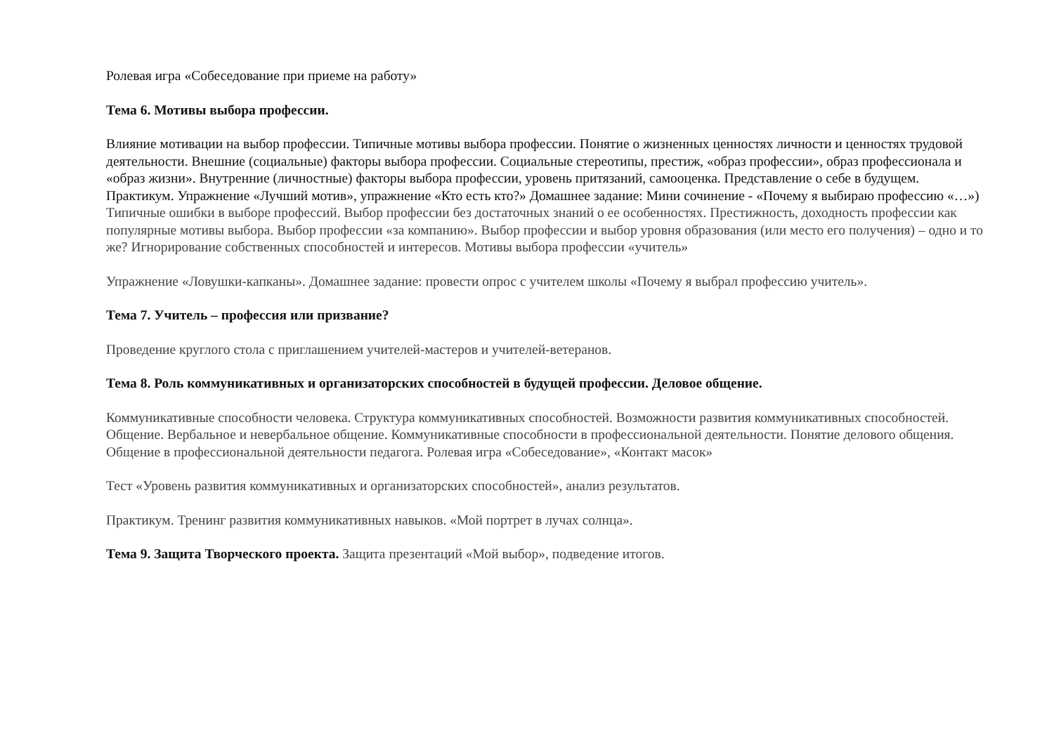Ролевая игра «Собеседование при приеме на работу»
Тема 6. Мотивы выбора профессии.
Влияние мотивации на выбор профессии. Типичные мотивы выбора профессии. Понятие о жизненных ценностях личности и ценностях трудовой деятельности. Внешние (социальные) факторы выбора профессии. Социальные стереотипы, престиж, «образ профессии», образ профессионала и «образ жизни». Внутренние (личностные) факторы выбора профессии, уровень притязаний, самооценка. Представление о себе в будущем.
Практикум. Упражнение «Лучший мотив», упражнение «Кто есть кто?» Домашнее задание: Мини сочинение - «Почему я выбираю профессию «…»)
Типичные ошибки в выборе профессий. Выбор профессии без достаточных знаний о ее особенностях. Престижность, доходность профессии как популярные мотивы выбора. Выбор профессии «за компанию». Выбор профессии и выбор уровня образования (или место его получения) – одно и то же? Игнорирование собственных способностей и интересов. Мотивы выбора профессии «учитель»
Упражнение «Ловушки-капканы». Домашнее задание: провести опрос с учителем школы «Почему я выбрал профессию учитель».
Тема 7. Учитель – профессия или призвание?
Проведение круглого стола с приглашением учителей-мастеров и учителей-ветеранов.
Тема 8. Роль коммуникативных и организаторских способностей в будущей профессии. Деловое общение.
Коммуникативные способности человека. Структура коммуникативных способностей. Возможности развития коммуникативных способностей. Общение. Вербальное и невербальное общение. Коммуникативные способности в профессиональной деятельности. Понятие делового общения. Общение в профессиональной деятельности педагога. Ролевая игра «Собеседование», «Контакт масок»
Тест «Уровень развития коммуникативных и организаторских способностей», анализ результатов.
Практикум. Тренинг развития коммуникативных навыков. «Мой портрет в лучах солнца».
Тема 9. Защита Творческого проекта. Защита презентаций «Мой выбор», подведение итогов.